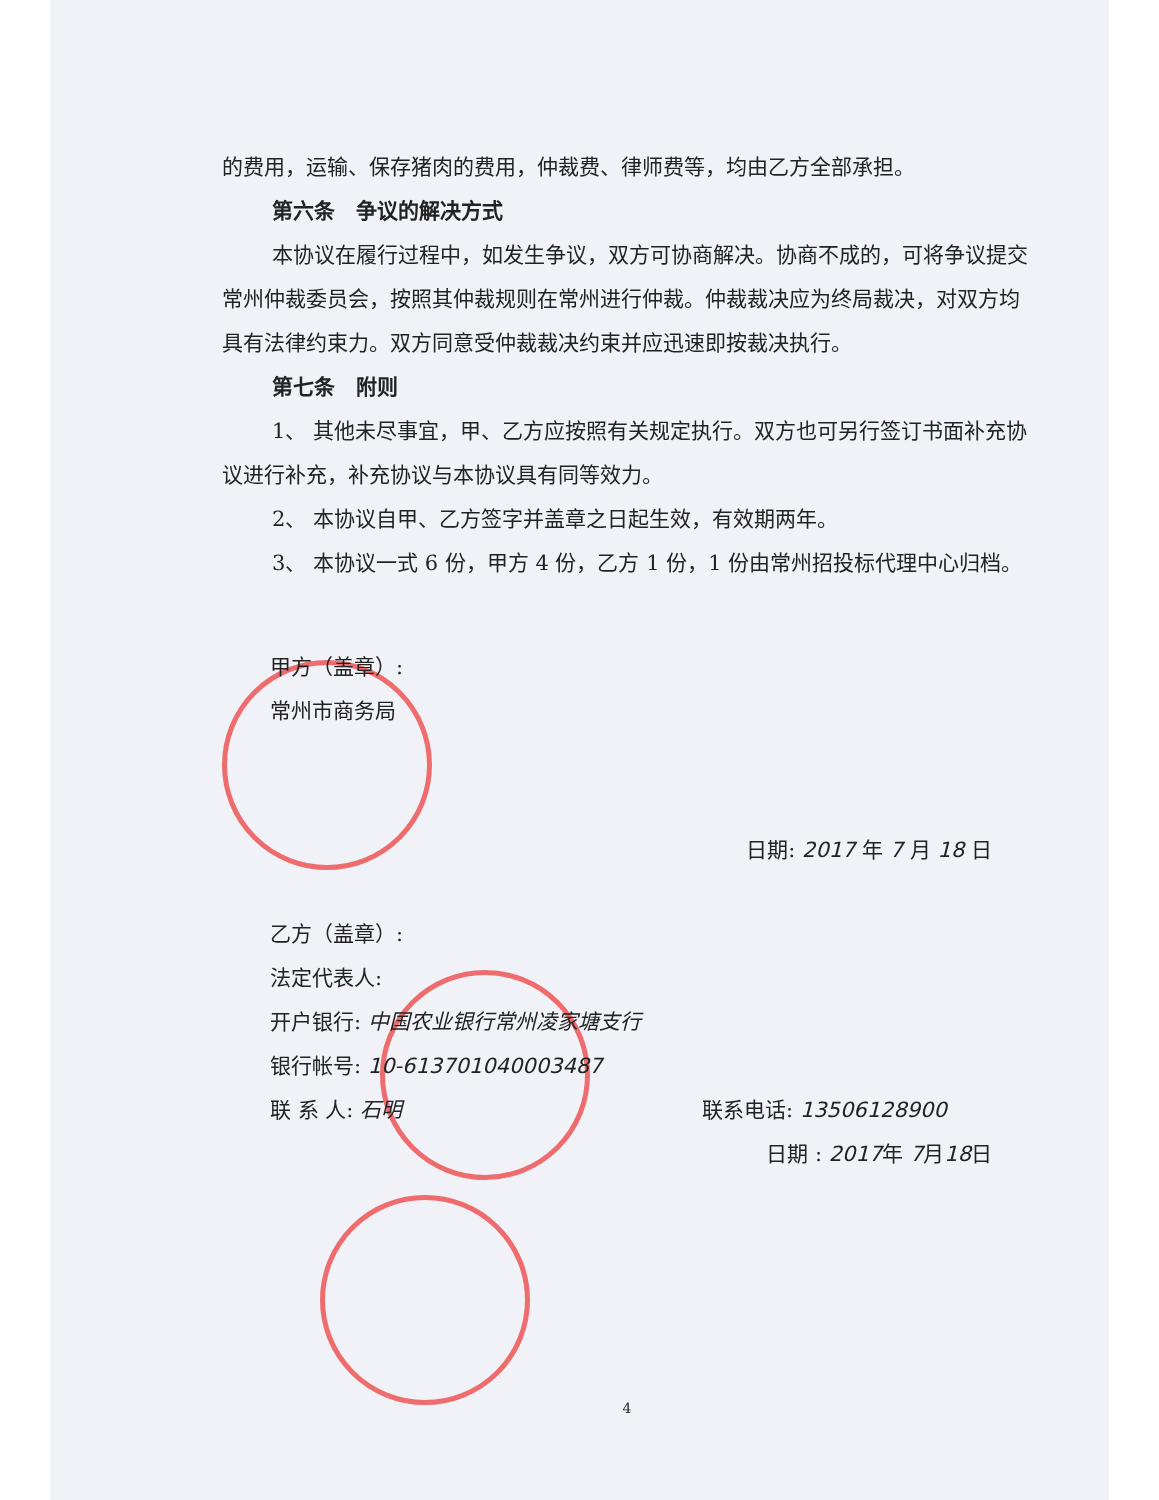的费用，运输、保存猪肉的费用，仲裁费、律师费等，均由乙方全部承担。
第六条　争议的解决方式
本协议在履行过程中，如发生争议，双方可协商解决。协商不成的，可将争议提交常州仲裁委员会，按照其仲裁规则在常州进行仲裁。仲裁裁决应为终局裁决，对双方均具有法律约束力。双方同意受仲裁裁决约束并应迅速即按裁决执行。
第七条　附则
1、 其他未尽事宜，甲、乙方应按照有关规定执行。双方也可另行签订书面补充协议进行补充，补充协议与本协议具有同等效力。
2、 本协议自甲、乙方签字并盖章之日起生效，有效期两年。
3、 本协议一式 6 份，甲方 4 份，乙方 1 份，1 份由常州招投标代理中心归档。
甲方（盖章）:
常州市商务局
日期: 2017 年 7 月 18 日
乙方（盖章）:
法定代表人:
开户银行: 中国农业银行常州凌家塘支行
银行帐号: 10-613701040003487
联 系 人: 石明 联系电话: 13506128900
日期 : 2017年 7月18日
4